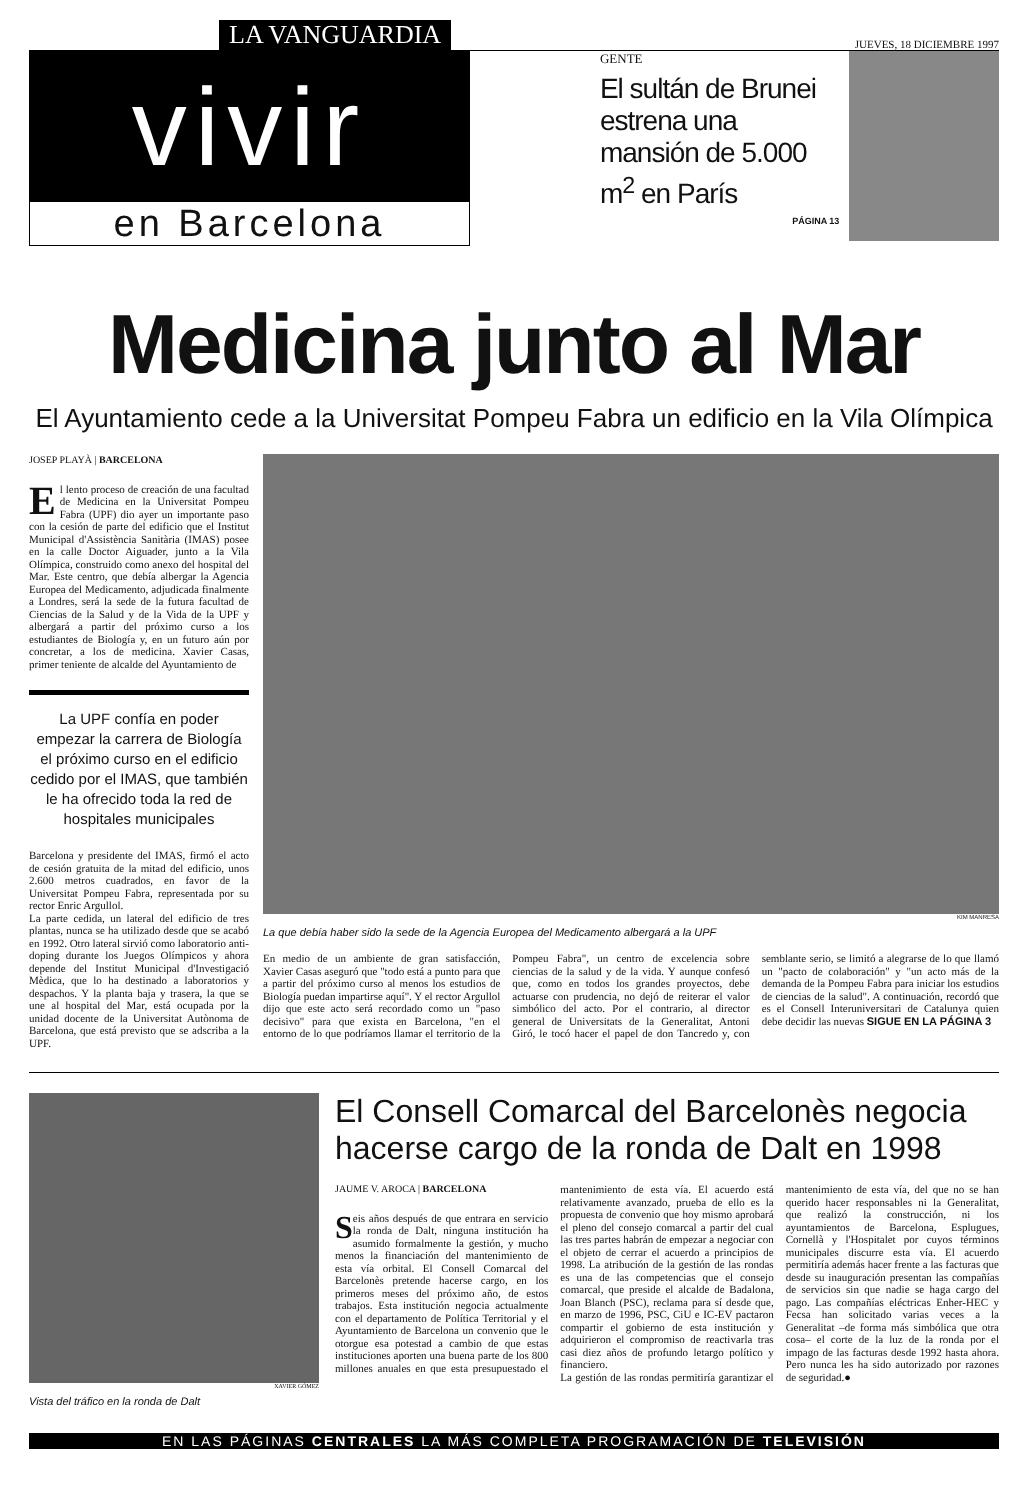LA VANGUARDIA
JUEVES, 18 DICIEMBRE 1997
vivir
en Barcelona
GENTE
El sultán de Brunei estrena una mansión de 5.000 m<sup>2</sup> en París
PÁGINA 13
Medicina junto al Mar
El Ayuntamiento cede a la Universitat Pompeu Fabra un edificio en la Vila Olímpica
JOSEP PLAYÀ | BARCELONA
El lento proceso de creación de una facultad de Medicina en la Universitat Pompeu Fabra (UPF) dio ayer un importante paso con la cesión de parte del edificio que el Institut Municipal d'Assistència Sanitària (IMAS) posee en la calle Doctor Aiguader, junto a la Vila Olímpica, construido como anexo del hospital del Mar. Este centro, que debía albergar la Agencia Europea del Medicamento, adjudicada finalmente a Londres, será la sede de la futura facultad de Ciencias de la Salud y de la Vida de la UPF y albergará a partir del próximo curso a los estudiantes de Biología y, en un futuro aún por concretar, a los de medicina. Xavier Casas, primer teniente de alcalde del Ayuntamiento de
La UPF confía en poder empezar la carrera de Biología el próximo curso en el edificio cedido por el IMAS, que también le ha ofrecido toda la red de hospitales municipales
Barcelona y presidente del IMAS, firmó el acto de cesión gratuita de la mitad del edificio, unos 2.600 metros cuadrados, en favor de la Universitat Pompeu Fabra, representada por su rector Enric Argullol.
La parte cedida, un lateral del edificio de tres plantas, nunca se ha utilizado desde que se acabó en 1992. Otro lateral sirvió como laboratorio anti-doping durante los Juegos Olímpicos y ahora depende del Institut Municipal d'Investigació Mèdica, que lo ha destinado a laboratorios y despachos. Y la planta baja y trasera, la que se une al hospital del Mar, está ocupada por la unidad docente de la Universitat Autònoma de Barcelona, que está previsto que se adscriba a la UPF.
KIM MANRESA
La que debía haber sido la sede de la Agencia Europea del Medicamento albergará a la UPF
En medio de un ambiente de gran satisfacción, Xavier Casas aseguró que "todo está a punto para que a partir del próximo curso al menos los estudios de Biología puedan impartirse aquí". Y el rector Argullol dijo que este acto será recordado como un "paso decisivo" para que exista en Barcelona, "en el entorno de lo que podríamos llamar el territorio de la Pompeu Fabra", un centro de excelencia sobre ciencias de la salud y de la vida. Y aunque confesó que, como en todos los grandes proyectos, debe actuarse con prudencia, no dejó de reiterar el valor simbólico del acto. Por el contrario, al director general de Universitats de la Generalitat, Antoni Giró, le tocó hacer el papel de don Tancredo y, con semblante serio, se limitó a alegrarse de lo que llamó un "pacto de colaboración" y "un acto más de la demanda de la Pompeu Fabra para iniciar los estudios de ciencias de la salud". A continuación, recordó que es el Consell Interuniversitari de Catalunya quien debe decidir las nuevas SIGUE EN LA PÁGINA 3
XAVIER GÓMEZ
Vista del tráfico en la ronda de Dalt
El Consell Comarcal del Barcelonès negocia hacerse cargo de la ronda de Dalt en 1998
JAUME V. AROCA | BARCELONA
Seis años después de que entrara en servicio la ronda de Dalt, ninguna institución ha asumido formalmente la gestión, y mucho menos la financiación del mantenimiento de esta vía orbital. El Consell Comarcal del Barcelonès pretende hacerse cargo, en los primeros meses del próximo año, de estos trabajos. Esta institución negocia actualmente con el departamento de Política Territorial y el Ayuntamiento de Barcelona un convenio que le otorgue esa potestad a cambio de que estas instituciones aporten una buena parte de los 800 millones anuales en que esta presupuestado el mantenimiento de esta vía. El acuerdo está relativamente avanzado, prueba de ello es la propuesta de convenio que hoy mismo aprobará el pleno del consejo comarcal a partir del cual las tres partes habrán de empezar a negociar con el objeto de cerrar el acuerdo a principios de 1998. La atribución de la gestión de las rondas es una de las competencias que el consejo comarcal, que preside el alcalde de Badalona, Joan Blanch (PSC), reclama para sí desde que, en marzo de 1996, PSC, CiU e IC-EV pactaron compartir el gobierno de esta institución y adquirieron el compromiso de reactivarla tras casi diez años de profundo letargo político y financiero.
La gestión de las rondas permitiría garantizar el mantenimiento de esta vía, del que no se han querido hacer responsables ni la Generalitat, que realizó la construcción, ni los ayuntamientos de Barcelona, Esplugues, Cornellà y l'Hospitalet por cuyos términos municipales discurre esta vía. El acuerdo permitiría además hacer frente a las facturas que desde su inauguración presentan las compañías de servicios sin que nadie se haga cargo del pago. Las compañías eléctricas Enher-HEC y Fecsa han solicitado varias veces a la Generalitat –de forma más simbólica que otra cosa– el corte de la luz de la ronda por el impago de las facturas desde 1992 hasta ahora. Pero nunca les ha sido autorizado por razones de seguridad.●
EN LAS PÁGINAS CENTRALES LA MÁS COMPLETA PROGRAMACIÓN DE TELEVISIÓN